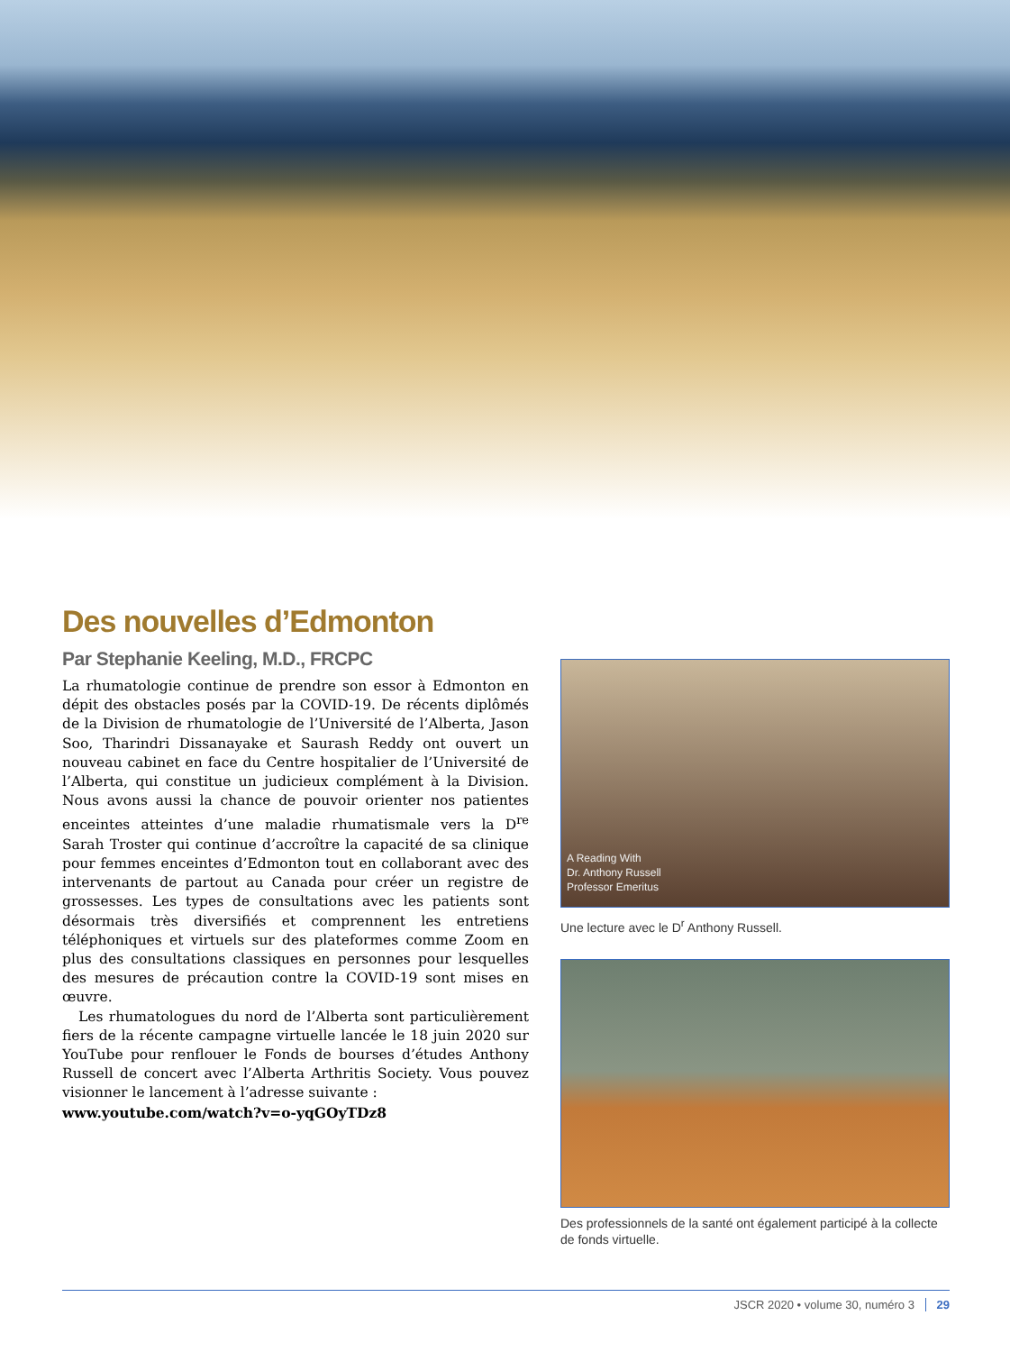Des nouvelles d’Edmonton
Par Stephanie Keeling, M.D., FRCPC
La rhumatologie continue de prendre son essor à Edmonton en dépit des obstacles posés par la COVID-19. De récents diplômés de la Division de rhumatologie de l’Université de l’Alberta, Jason Soo, Tharindri Dissanayake et Saurash Reddy ont ouvert un nouveau cabinet en face du Centre hospitalier de l’Université de l’Alberta, qui constitue un judicieux complément à la Division. Nous avons aussi la chance de pouvoir orienter nos patientes enceintes atteintes d’une maladie rhumatismale vers la D<sup>re</sup> Sarah Troster qui continue d’accroître la capacité de sa clinique pour femmes enceintes d’Edmonton tout en collaborant avec des intervenants de partout au Canada pour créer un registre de grossesses. Les types de consultations avec les patients sont désormais très diversifiés et comprennent les entretiens téléphoniques et virtuels sur des plateformes comme Zoom en plus des consultations classiques en personnes pour lesquelles des mesures de précaution contre la COVID-19 sont mises en œuvre.
Les rhumatologues du nord de l’Alberta sont particulièrement fiers de la récente campagne virtuelle lancée le 18 juin 2020 sur YouTube pour renflouer le Fonds de bourses d’études Anthony Russell de concert avec l’Alberta Arthritis Society. Vous pouvez visionner le lancement à l’adresse suivante :
www.youtube.com/watch?v=o-yqGOyTDz8
A Reading With
Dr. Anthony Russell
Professor Emeritus
Une lecture avec le D<sup>r</sup> Anthony Russell.
Des professionnels de la santé ont également participé à la collecte de fonds virtuelle.
JSCR 2020 • volume 30, numéro 3 29